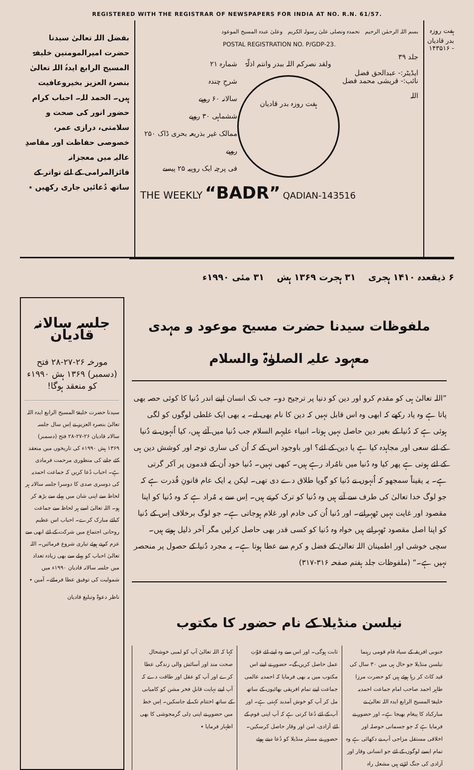REGISTERED WITH THE REGISTRAR OF NEWSPAPERS FOR INDIA AT NO. R.N. 61/57.
بفضل اللہ تعالیٰ سیدنا حضرت امیرالمومنین خلیفۃ المسیح الرابع ایدہُ اللہ تعالیٰ بنصرہ العزیز بخیروعافیت ہیں۔ الحمد للہ۔ احباب کرام حضور انور کی صحت و سلامتی، درازی عمر، خصوصی حفاظت اور مقاصدِ عالیہ میں معجزانہ فائزالمرامی کے لئے تواتر کے ساتھ دُعائیں جاری رکھیں ٭
بسم اللہ الرحمٰن الرحیم نحمدہ ونصلی علیٰ رسولہ الکریم وعلیٰ عبدہ المسیح الموعود
POSTAL REGISTRATION NO. P/GDP-23.
جلد ۳۹
ایڈیٹر:- عبدالحق فضل
نائب:- قریشی محمد فضل اللہ
ولقد نصرکم اللہ ببدر وانتم اذلّۃ
ہفت روزہ بدر قادیان
شمارہ ۲۱
شرحِ چندہ
سالانہ ۶۰ روپے
ششماہی ۳۰ روپے
ممالک غیر بذریعہ بحری ڈاک ۲۵۰ روپے
فی پرچہ ایک روپیہ ۲۵ پیسے
THE WEEKLY “BADR” QADIAN-143516
ہفت روزہ بدر قادیان - ۱۴۳۵۱۶
۶ ذیقعدہ ۱۴۱۰ ہجری ۳۱ ہجرت ۱۳۶۹ ہش ۳۱ مئی ۱۹۹۰ء
جلسہ سالانہ قادیان
مورخہ ۲۶-۲۷-۲۸ فتح (دسمبر) ۱۳۶۹ ہش ۱۹۹۰ء کو منعقد ہوگا!
سیدنا حضرت خلیفۃ المسیح الرابع ایدہ اللہ تعالیٰ بنصرہ العزیز نے اِس سال جلسہ سالانہ قادیان ۲۶-۲۷-۲۸ فتح (دسمبر) ۱۳۶۹ ہش ۱۹۹۰ء کی تاریخوں میں منعقد کئے جانے کی منظوری مرحمت فرمادی ہے۔ احباب دُعا کریں کہ جماعت احمدیہ کی دوسری صدی کا دوسرا جلسہ سالانہ ہر لحاظ سے اپنی شان میں پہلے سے بڑھ کر ہو۔ اللہ تعالیٰ اسے ہر لحاظ سے جماعت کیلئے مبارک کرے۔ احباب اس عظیم روحانی اجتماع میں شرکت کے لئے ابھی سے عزم کرتے ہوئے تیاری شروع فرمائیں۔ اللہ تعالیٰ احباب کو پہلے سے بھی زیادہ تعداد میں جلسہ سالانہ قادیان ۱۹۹۰ء میں شمولیت کی توفیق عطا فرمائے۔ آمین ٭
ناظر دعوۃ وتبلیغ قادیان
ملفوظات سیدنا حضرت مسیح موعود و مہدی معہود علیہ الصلوٰۃ والسلام
”اللہ تعالیٰ ہی کو مقدم کرو اور دین کو دنیا پر ترجیح دو۔ جب تک انسان اپنے اندر دُنیا کا کوئی حصہ بھی پاتا ہے وہ یاد رکھے کہ ابھی وہ اس قابل نہیں کہ دین کا نام بھی لے۔ یہ بھی ایک غلطی لوگوں کو لگی ہوئی ہے کہ دُنیا کے بغیر دین حاصل نہیں ہوتا۔ انبیاء علیہم السلام جب دُنیا میں آئے ہیں، کیا اُنہوں نے دُنیا کے لئے سعی اور مجاہدہ کیا ہے یا دین کے لئے؟ اور باوجود اس کے کہ اُن کی ساری توجہ اور کوشش دین ہی کے لئے ہوتی ہے پھر کیا وہ دُنیا میں نامُراد رہے ہیں۔ کبھی نہیں۔ دُنیا خود اُن کے قدموں پر آکر گرتی ہے۔ یہ یقیناً سمجھو کہ اُنہوں نے دُنیا کو گویا طلاق دے دی تھی۔ لیکن یہ ایک عام قانونِ قُدرت ہے کہ جو لوگ خدا تعالیٰ کی طرف سے آتے ہیں وہ دُنیا کو ترک کرتے ہیں۔ اِس سے یہ مُراد ہے کہ وہ دُنیا کو اپنا مقصود اور غایت نہیں ٹھہراتے۔ اور دُنیا اُن کی خادم اور غلام ہوجاتی ہے۔ جو لوگ برخلاف اِس کے دُنیا کو اپنا اصل مقصود ٹھہراتے ہیں خواہ وہ دُنیا کو کسی قدر بھی حاصل کرلیں مگر آخر ذلیل ہوتے ہیں۔ سچی خوشی اور اطمینان اللہ تعالیٰ کے فضل و کرم سے عطا ہوتا ہے۔ یہ مجرد دُنیا کے حصول پر منحصر نہیں ہے۔“ (ملفوظات جلد ہفتم صفحہ ۳۱۶-۳۱۷)
نیلسن منڈیلا کے نام حضور کا مکتوب
جنوبی افریقہ کے سیاہ فام قومی رہنما نیلسن منڈیلا جو حال ہی میں ۳۰ سال کی قید کاٹ کر رہا ہوئے ہیں کو حضرت مرزا طاہر احمد صاحب امام جماعت احمدیہ خلیفۃ المسیح الرابع ایدہ اللہ تعالیٰ نے مبارکباد کا پیغام بھیجا ہے۔ اور حضور نے فرمایا ہے کہ جو جسمانی حوصلہ اور اخلاقی مستقل مزاجی آپ نے دکھائی ہے وہ تمام ایسے لوگوں کے لئے جو انسانی وقار اور آزادی کی جنگ لڑتے ہیں مشعل راہ
ثابت ہوگی۔ اور اس سے وہ اپنے لئے قوّتِ عمل حاصل کریں گے۔ حضور نے اپنے اس مکتوب میں یہ بھی فرمایا کہ احمدیہ عالمی جماعت اپنے تمام افریقی بھائیوں کے ساتھ مل کر آپ کو خوش آمدید کہتی ہے۔ اور آپ کے لئے دُعا کرتی ہے کہ آپ اپنی قوم کے لئے آزادی، امن اور وقار حاصل کرسکیں۔ حضور نے مسٹر منڈیلا کو دُعا دیتے ہوئے
کہا کہ اللہ تعالیٰ آپ کو لمبی خوشحال صحت مند اور آسائش والی زندگی عطا کرے اور آپ کو عقل اور طاقت دے کہ آپ اپنے نہایت قابلِ فخر مشن کو کامیابی کے ساتھ اختتام تک لے جاسکیں۔ اِس خط میں حضور نے اپنی دِلی گرمجوشی کا بھی اظہار فرمایا ٭